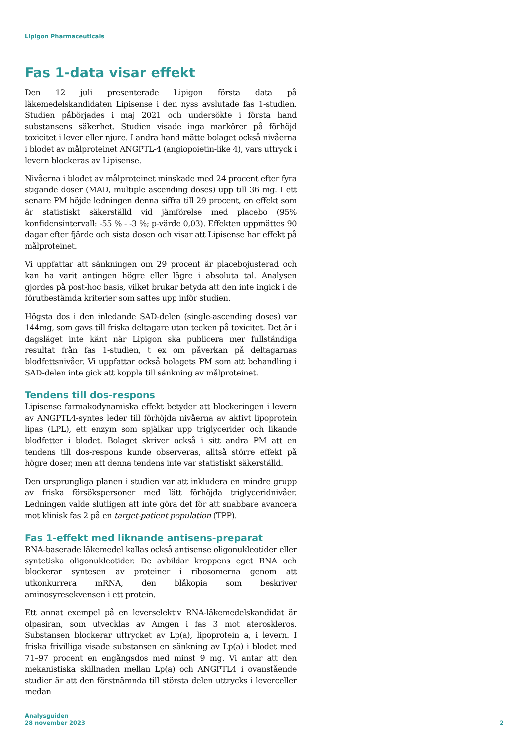Lipigon Pharmaceuticals
Fas 1-data visar effekt
Den 12 juli presenterade Lipigon första data på läkemedelskandidaten Lipisense i den nyss avslutade fas 1-studien. Studien påbörjades i maj 2021 och undersökte i första hand substansens säkerhet. Studien visade inga markörer på förhöjd toxicitet i lever eller njure. I andra hand mätte bolaget också nivåerna i blodet av målproteinet ANGPTL-4 (angiopoietin-like 4), vars uttryck i levern blockeras av Lipisense.
Nivåerna i blodet av målproteinet minskade med 24 procent efter fyra stigande doser (MAD, multiple ascending doses) upp till 36 mg. I ett senare PM höjde ledningen denna siffra till 29 procent, en effekt som är statistiskt säkerställd vid jämförelse med placebo (95% konfidensintervall: -55 % - -3 %; p-värde 0,03). Effekten uppmättes 90 dagar efter fjärde och sista dosen och visar att Lipisense har effekt på målproteinet.
Vi uppfattar att sänkningen om 29 procent är placebojusterad och kan ha varit antingen högre eller lägre i absoluta tal. Analysen gjordes på post-hoc basis, vilket brukar betyda att den inte ingick i de förutbestämda kriterier som sattes upp inför studien.
Högsta dos i den inledande SAD-delen (single-ascending doses) var 144mg, som gavs till friska deltagare utan tecken på toxicitet. Det är i dagsläget inte känt när Lipigon ska publicera mer fullständiga resultat från fas 1-studien, t ex om påverkan på deltagarnas blodfettsnivåer. Vi uppfattar också bolagets PM som att behandling i SAD-delen inte gick att koppla till sänkning av målproteinet.
Tendens till dos-respons
Lipisense farmakodynamiska effekt betyder att blockeringen i levern av ANGPTL4-syntes leder till förhöjda nivåerna av aktivt lipoprotein lipas (LPL), ett enzym som spjälkar upp triglycerider och likande blodfetter i blodet. Bolaget skriver också i sitt andra PM att en tendens till dos-respons kunde observeras, alltså större effekt på högre doser, men att denna tendens inte var statistiskt säkerställd.
Den ursprungliga planen i studien var att inkludera en mindre grupp av friska försökspersoner med lätt förhöjda triglyceridnivåer. Ledningen valde slutligen att inte göra det för att snabbare avancera mot klinisk fas 2 på en target-patient population (TPP).
Fas 1-effekt med liknande antisens-preparat
RNA-baserade läkemedel kallas också antisense oligonukleotider eller syntetiska oligonukleotider. De avbildar kroppens eget RNA och blockerar syntesen av proteiner i ribosomerna genom att utkonkurrera mRNA, den blåkopia som beskriver aminosyresekvensen i ett protein.
Ett annat exempel på en leverselektiv RNA-läkemedelskandidat är olpasiran, som utvecklas av Amgen i fas 3 mot ateroskleros. Substansen blockerar uttrycket av Lp(a), lipoprotein a, i levern. I friska frivilliga visade substansen en sänkning av Lp(a) i blodet med 71–97 procent en engångsdos med minst 9 mg. Vi antar att den mekanistiska skillnaden mellan Lp(a) och ANGPTL4 i ovanstående studier är att den förstnämnda till största delen uttrycks i leverceller medan
Analysguiden
28 november 2023
2